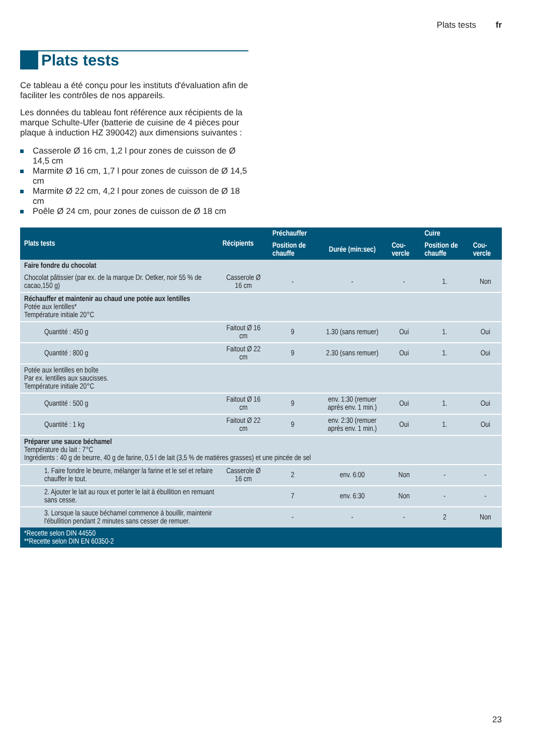Plats tests fr
Plats tests
Ce tableau a été conçu pour les instituts d'évaluation afin de faciliter les contrôles de nos appareils.
Les données du tableau font référence aux récipients de la marque Schulte-Ufer (batterie de cuisine de 4 pièces pour plaque à induction HZ 390042) aux dimensions suivantes :
Casserole Ø 16 cm, 1,2 l pour zones de cuisson de Ø 14,5 cm
Marmite Ø 16 cm, 1,7 l pour zones de cuisson de Ø 14,5 cm
Marmite Ø 22 cm, 4,2 l pour zones de cuisson de Ø 18 cm
Poêle Ø 24 cm, pour zones de cuisson de Ø 18 cm
| Plats tests | Récipients | Préchauffer | | | Cuire | |
| --- | --- | --- | --- | --- | --- | --- |
| | | Position de chauffe | Durée (min:sec) | Cou-vercle | Position de chauffe | Cou-vercle |
| Faire fondre du chocolat | | | | | | |
| Chocolat pâtissier (par ex. de la marque Dr. Oetker, noir 55 % de cacao,150 g) | Casserole Ø 16 cm | - | - | - | 1. | Non |
| Réchauffer et maintenir au chaud une potée aux lentilles Potée aux lentilles* Température initiale 20°C | | | | | | |
| Quantité : 450 g | Faitout Ø 16 cm | 9 | 1.30 (sans remuer) | Oui | 1. | Oui |
| Quantité : 800 g | Faitout Ø 22 cm | 9 | 2.30 (sans remuer) | Oui | 1. | Oui |
| Potée aux lentilles en boîte Par ex. lentilles aux saucisses. Température initiale 20°C | | | | | | |
| Quantité : 500 g | Faitout Ø 16 cm | 9 | env. 1:30 (remuer après env. 1 min.) | Oui | 1. | Oui |
| Quantité : 1 kg | Faitout Ø 22 cm | 9 | env. 2:30 (remuer après env. 1 min.) | Oui | 1. | Oui |
| Préparer une sauce béchamel Température du lait : 7°C Ingrédients : 40 g de beurre, 40 g de farine, 0,5 l de lait (3,5 % de matières grasses) et une pincée de sel | | | | | | |
| 1. Faire fondre le beurre, mélanger la farine et le sel et refaire chauffer le tout. | Casserole Ø 16 cm | 2 | env. 6:00 | Non | - | - |
| 2. Ajouter le lait au roux et porter le lait à ébullition en remuant sans cesse. | | 7 | env. 6:30 | Non | - | - |
| 3. Lorsque la sauce béchamel commence à bouillir, maintenir l'ébullition pendant 2 minutes sans cesser de remuer. | | - | - | - | 2 | Non |
| *Recette selon DIN 44550 **Recette selon DIN EN 60350-2 | | | | | | |
23